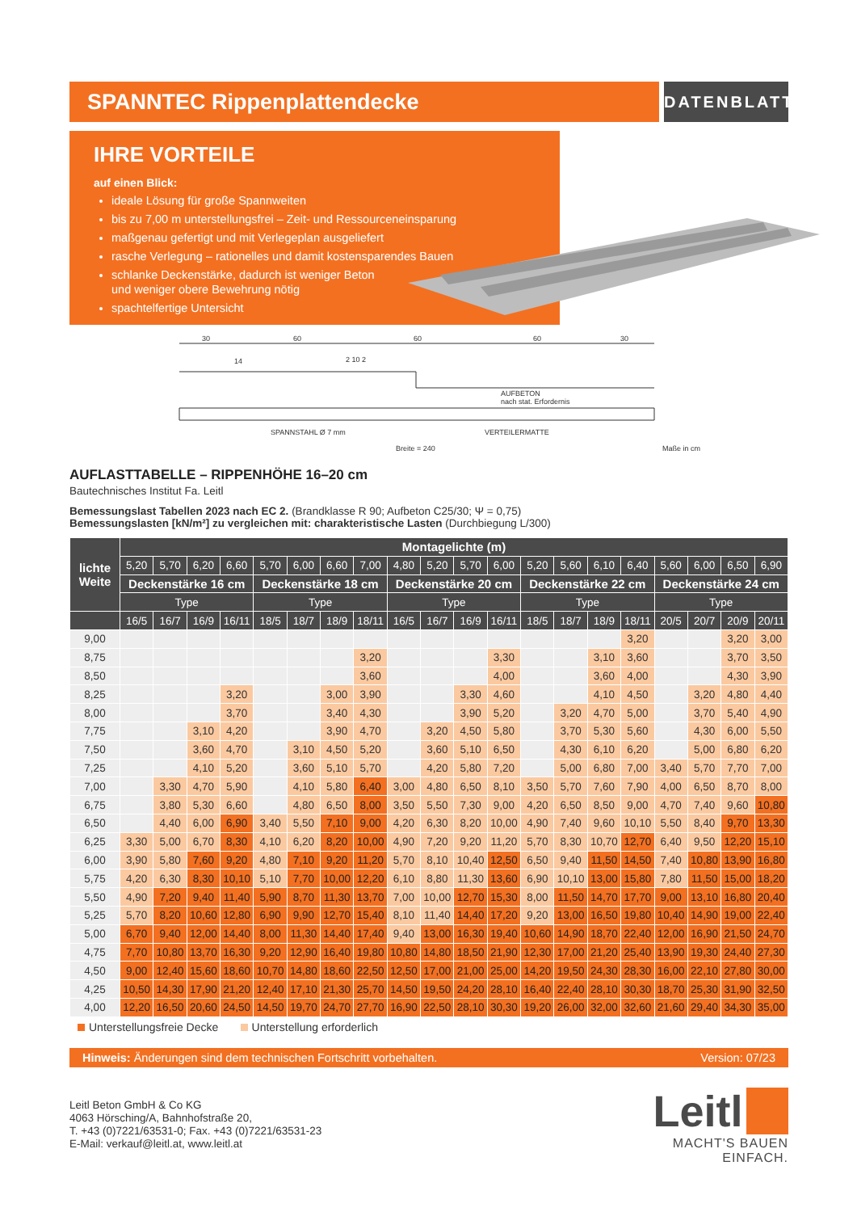SPANNTEC Rippenplattendecke
DATENBLATT
IHRE VORTEILE
auf einen Blick:
ideale Lösung für große Spannweiten
bis zu 7,00 m unterstellungsfrei – Zeit- und Ressourceneinsparung
maßgenau gefertigt und mit Verlegeplan ausgeliefert
rasche Verlegung – rationelles und damit kostensparendes Bauen
schlanke Deckenstärke, dadurch ist weniger Beton
und weniger obere Bewehrung nötig
spachtelfertige Untersicht
30
60
60
60
30
2 10 2
14
AUFBETON
nach stat. Erfordernis
SPANNSTAHL Ø 7 mm
VERTEILERMATTE
Breite = 240
Maße in cm
AUFLASTTABELLE – RIPPENHÖHE 16–20 cm
Bautechnisches Institut Fa. Leitl
Bemessungslast Tabellen 2023 nach EC 2. (Brandklasse R 90; Aufbeton C25/30; Ψ = 0,75)
Bemessungslasten [kN/m²] zu vergleichen mit: charakteristische Lasten (Durchbiegung L/300)
| lichte Weite | Montagelichte (m) | | | | | | | | | | | | | | | | | | | |
| --- | --- | --- | --- | --- | --- | --- | --- | --- | --- | --- | --- | --- | --- | --- | --- | --- | --- | --- | --- | --- |
| | 5,20 | 5,70 | 6,20 | 6,60 | 5,70 | 6,00 | 6,60 | 7,00 | 4,80 | 5,20 | 5,70 | 6,00 | 5,20 | 5,60 | 6,10 | 6,40 | 5,60 | 6,00 | 6,50 | 6,90 |
| | Deckenstärke 16 cm | | | | Deckenstärke 18 cm | | | | Deckenstärke 20 cm | | | | Deckenstärke 22 cm | | | | Deckenstärke 24 cm | | | |
| | Type | | | | Type | | | | Type | | | | Type | | | | Type | | | |
| | 16/5 | 16/7 | 16/9 | 16/11 | 18/5 | 18/7 | 18/9 | 18/11 | 16/5 | 16/7 | 16/9 | 16/11 | 18/5 | 18/7 | 18/9 | 18/11 | 20/5 | 20/7 | 20/9 | 20/11 |
| 9,00 | | | | | | | | | | | | | | | | 3,20 | | | 3,20 | 3,00 |
| 8,75 | | | | | | | | 3,20 | | | | 3,30 | | | 3,10 | 3,60 | | | 3,70 | 3,50 |
| 8,50 | | | | | | | | 3,60 | | | | 4,00 | | | 3,60 | 4,00 | | | 4,30 | 3,90 |
| 8,25 | | | | 3,20 | | | 3,00 | 3,90 | | | 3,30 | 4,60 | | | 4,10 | 4,50 | | 3,20 | 4,80 | 4,40 |
| 8,00 | | | | 3,70 | | | 3,40 | 4,30 | | | 3,90 | 5,20 | | 3,20 | 4,70 | 5,00 | | 3,70 | 5,40 | 4,90 |
| 7,75 | | | 3,10 | 4,20 | | | 3,90 | 4,70 | | 3,20 | 4,50 | 5,80 | | 3,70 | 5,30 | 5,60 | | 4,30 | 6,00 | 5,50 |
| 7,50 | | | 3,60 | 4,70 | | 3,10 | 4,50 | 5,20 | | 3,60 | 5,10 | 6,50 | | 4,30 | 6,10 | 6,20 | | 5,00 | 6,80 | 6,20 |
| 7,25 | | | 4,10 | 5,20 | | 3,60 | 5,10 | 5,70 | | 4,20 | 5,80 | 7,20 | | 5,00 | 6,80 | 7,00 | 3,40 | 5,70 | 7,70 | 7,00 |
| 7,00 | | 3,30 | 4,70 | 5,90 | | 4,10 | 5,80 | 6,40 | 3,00 | 4,80 | 6,50 | 8,10 | 3,50 | 5,70 | 7,60 | 7,90 | 4,00 | 6,50 | 8,70 | 8,00 |
| 6,75 | | 3,80 | 5,30 | 6,60 | | 4,80 | 6,50 | 8,00 | 3,50 | 5,50 | 7,30 | 9,00 | 4,20 | 6,50 | 8,50 | 9,00 | 4,70 | 7,40 | 9,60 | 10,80 |
| 6,50 | | 4,40 | 6,00 | 6,90 | 3,40 | 5,50 | 7,10 | 9,00 | 4,20 | 6,30 | 8,20 | 10,00 | 4,90 | 7,40 | 9,60 | 10,10 | 5,50 | 8,40 | 9,70 | 13,30 |
| 6,25 | 3,30 | 5,00 | 6,70 | 8,30 | 4,10 | 6,20 | 8,20 | 10,00 | 4,90 | 7,20 | 9,20 | 11,20 | 5,70 | 8,30 | 10,70 | 12,70 | 6,40 | 9,50 | 12,20 | 15,10 |
| 6,00 | 3,90 | 5,80 | 7,60 | 9,20 | 4,80 | 7,10 | 9,20 | 11,20 | 5,70 | 8,10 | 10,40 | 12,50 | 6,50 | 9,40 | 11,50 | 14,50 | 7,40 | 10,80 | 13,90 | 16,80 |
| 5,75 | 4,20 | 6,30 | 8,30 | 10,10 | 5,10 | 7,70 | 10,00 | 12,20 | 6,10 | 8,80 | 11,30 | 13,60 | 6,90 | 10,10 | 13,00 | 15,80 | 7,80 | 11,50 | 15,00 | 18,20 |
| 5,50 | 4,90 | 7,20 | 9,40 | 11,40 | 5,90 | 8,70 | 11,30 | 13,70 | 7,00 | 10,00 | 12,70 | 15,30 | 8,00 | 11,50 | 14,70 | 17,70 | 9,00 | 13,10 | 16,80 | 20,40 |
| 5,25 | 5,70 | 8,20 | 10,60 | 12,80 | 6,90 | 9,90 | 12,70 | 15,40 | 8,10 | 11,40 | 14,40 | 17,20 | 9,20 | 13,00 | 16,50 | 19,80 | 10,40 | 14,90 | 19,00 | 22,40 |
| 5,00 | 6,70 | 9,40 | 12,00 | 14,40 | 8,00 | 11,30 | 14,40 | 17,40 | 9,40 | 13,00 | 16,30 | 19,40 | 10,60 | 14,90 | 18,70 | 22,40 | 12,00 | 16,90 | 21,50 | 24,70 |
| 4,75 | 7,70 | 10,80 | 13,70 | 16,30 | 9,20 | 12,90 | 16,40 | 19,80 | 10,80 | 14,80 | 18,50 | 21,90 | 12,30 | 17,00 | 21,20 | 25,40 | 13,90 | 19,30 | 24,40 | 27,30 |
| 4,50 | 9,00 | 12,40 | 15,60 | 18,60 | 10,70 | 14,80 | 18,60 | 22,50 | 12,50 | 17,00 | 21,00 | 25,00 | 14,20 | 19,50 | 24,30 | 28,30 | 16,00 | 22,10 | 27,80 | 30,00 |
| 4,25 | 10,50 | 14,30 | 17,90 | 21,20 | 12,40 | 17,10 | 21,30 | 25,70 | 14,50 | 19,50 | 24,20 | 28,10 | 16,40 | 22,40 | 28,10 | 30,30 | 18,70 | 25,30 | 31,90 | 32,50 |
| 4,00 | 12,20 | 16,50 | 20,60 | 24,50 | 14,50 | 19,70 | 24,70 | 27,70 | 16,90 | 22,50 | 28,10 | 30,30 | 19,20 | 26,00 | 32,00 | 32,60 | 21,60 | 29,40 | 34,30 | 35,00 |
Unterstellungsfreie Decke Unterstellung erforderlich
Hinweis: Änderungen sind dem technischen Fortschritt vorbehalten. Version: 07/23
Leitl Beton GmbH & Co KG
4063 Hörsching/A, Bahnhofstraße 20,
T. +43 (0)7221/63531-0; Fax. +43 (0)7221/63531-23
E-Mail: verkauf@leitl.at, www.leitl.at
Leitl
MACHT'S BAUEN EINFACH.